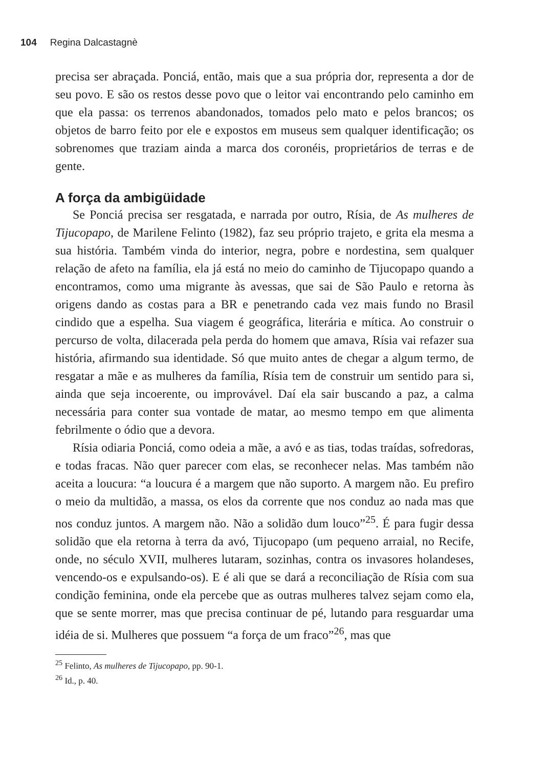104 Regina Dalcastagnè
precisa ser abraçada. Ponciá, então, mais que a sua própria dor, representa a dor de seu povo. E são os restos desse povo que o leitor vai encontrando pelo caminho em que ela passa: os terrenos abandonados, tomados pelo mato e pelos brancos; os objetos de barro feito por ele e expostos em museus sem qualquer identificação; os sobrenomes que traziam ainda a marca dos coronéis, proprietários de terras e de gente.
A força da ambigüidade
Se Ponciá precisa ser resgatada, e narrada por outro, Rísia, de As mulheres de Tijucopapo, de Marilene Felinto (1982), faz seu próprio trajeto, e grita ela mesma a sua história. Também vinda do interior, negra, pobre e nordestina, sem qualquer relação de afeto na família, ela já está no meio do caminho de Tijucopapo quando a encontramos, como uma migrante às avessas, que sai de São Paulo e retorna às origens dando as costas para a BR e penetrando cada vez mais fundo no Brasil cindido que a espelha. Sua viagem é geográfica, literária e mítica. Ao construir o percurso de volta, dilacerada pela perda do homem que amava, Rísia vai refazer sua história, afirmando sua identidade. Só que muito antes de chegar a algum termo, de resgatar a mãe e as mulheres da família, Rísia tem de construir um sentido para si, ainda que seja incoerente, ou improvável. Daí ela sair buscando a paz, a calma necessária para conter sua vontade de matar, ao mesmo tempo em que alimenta febrilmente o ódio que a devora.
Rísia odiaria Ponciá, como odeia a mãe, a avó e as tias, todas traídas, sofredoras, e todas fracas. Não quer parecer com elas, se reconhecer nelas. Mas também não aceita a loucura: “a loucura é a margem que não suporto. A margem não. Eu prefiro o meio da multidão, a massa, os elos da corrente que nos conduz ao nada mas que nos conduz juntos. A margem não. Não a solidão dum louco”<sup>25</sup>. É para fugir dessa solidão que ela retorna à terra da avó, Tijucopapo (um pequeno arraial, no Recife, onde, no século XVII, mulheres lutaram, sozinhas, contra os invasores holandeses, vencendo-os e expulsando-os). E é ali que se dará a reconciliação de Rísia com sua condição feminina, onde ela percebe que as outras mulheres talvez sejam como ela, que se sente morrer, mas que precisa continuar de pé, lutando para resguardar uma idéia de si. Mulheres que possuem “a força de um fraco”<sup>26</sup>, mas que
<sup>25</sup> Felinto, As mulheres de Tijucopapo, pp. 90-1.
<sup>26</sup> Id., p. 40.